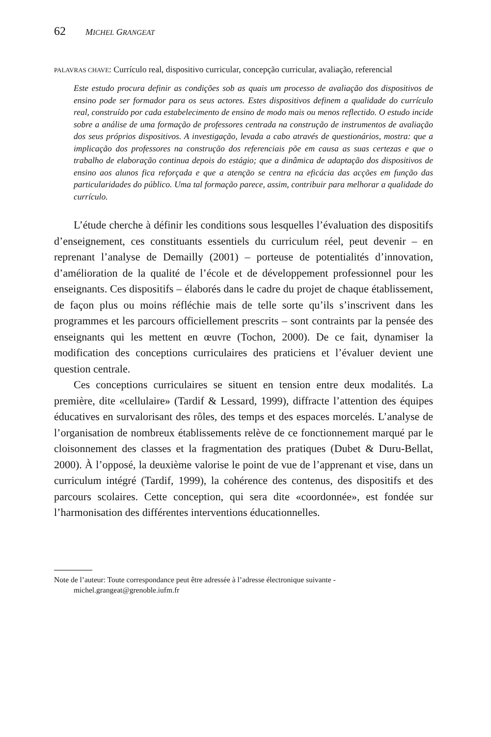62 MICHEL GRANGEAT
PALAVRAS CHAVE: Currículo real, dispositivo curricular, concepção curricular, avaliação, referencial
Este estudo procura definir as condições sob as quais um processo de avaliação dos dispositivos de ensino pode ser formador para os seus actores. Estes dispositivos definem a qualidade do currículo real, construído por cada estabelecimento de ensino de modo mais ou menos reflectido. O estudo incide sobre a análise de uma formação de professores centrada na construção de instrumentos de avaliação dos seus próprios dispositivos. A investigação, levada a cabo através de questionários, mostra: que a implicação dos professores na construção dos referenciais põe em causa as suas certezas e que o trabalho de elaboração continua depois do estágio; que a dinâmica de adaptação dos dispositivos de ensino aos alunos fica reforçada e que a atenção se centra na eficácia das acções em função das particularidades do público. Uma tal formação parece, assim, contribuir para melhorar a qualidade do currículo.
L’étude cherche à définir les conditions sous lesquelles l’évaluation des dispositifs d’enseignement, ces constituants essentiels du curriculum réel, peut devenir – en reprenant l’analyse de Demailly (2001) – porteuse de potentialités d’innovation, d’amélioration de la qualité de l’école et de développement professionnel pour les enseignants. Ces dispositifs – élaborés dans le cadre du projet de chaque établissement, de façon plus ou moins réfléchie mais de telle sorte qu’ils s’inscrivent dans les programmes et les parcours officiellement prescrits – sont contraints par la pensée des enseignants qui les mettent en œuvre (Tochon, 2000). De ce fait, dynamiser la modification des conceptions curriculaires des praticiens et l’évaluer devient une question centrale.
Ces conceptions curriculaires se situent en tension entre deux modalités. La première, dite «cellulaire» (Tardif & Lessard, 1999), diffracte l’attention des équipes éducatives en survalorisant des rôles, des temps et des espaces morcelés. L’analyse de l’organisation de nombreux établissements relève de ce fonctionnement marqué par le cloisonnement des classes et la fragmentation des pratiques (Dubet & Duru-Bellat, 2000). À l’opposé, la deuxième valorise le point de vue de l’apprenant et vise, dans un curriculum intégré (Tardif, 1999), la cohérence des contenus, des dispositifs et des parcours scolaires. Cette conception, qui sera dite «coordonnée», est fondée sur l’harmonisation des différentes interventions éducationnelles.
Note de l’auteur: Toute correspondance peut être adressée à l’adresse électronique suivante - michel.grangeat@grenoble.iufm.fr